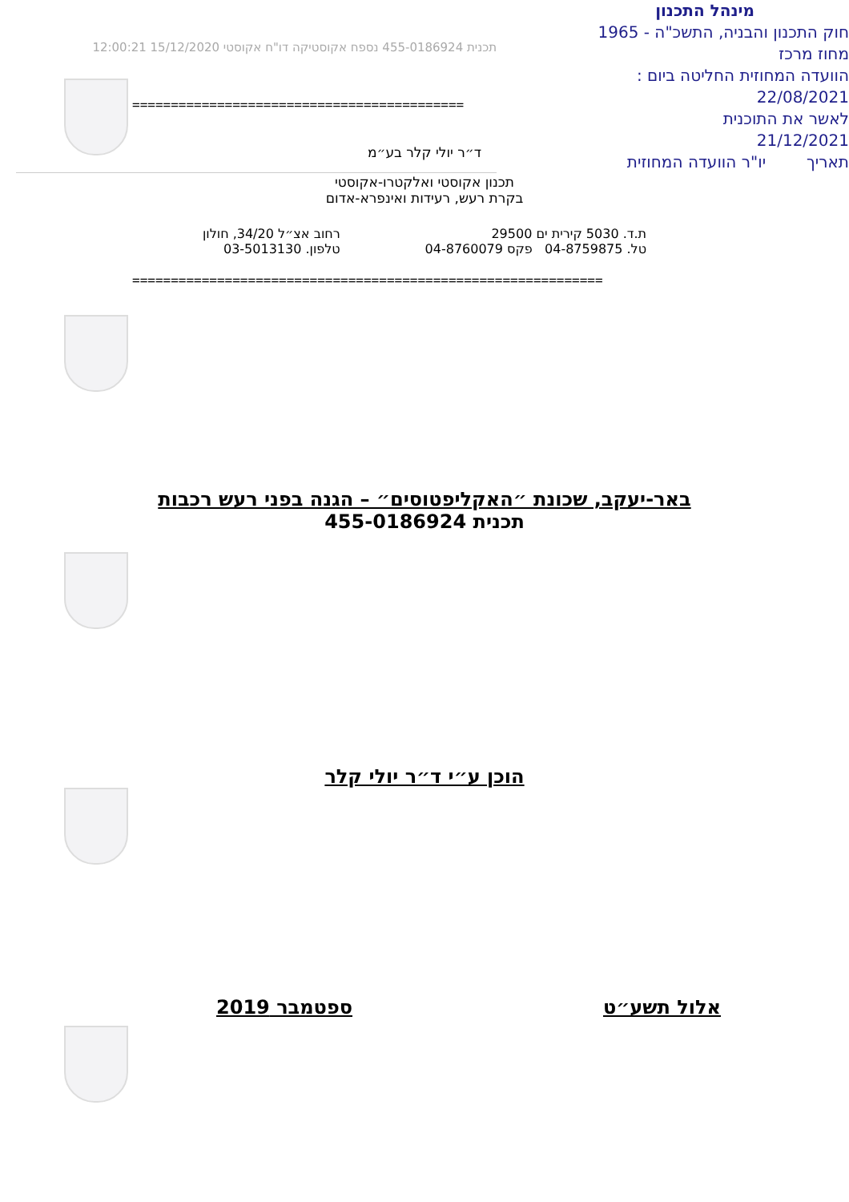תכנית 455-0186924 נספח אקוסטיקה דו"ח אקוסטי 15/12/2020 12:00:21
מינהל התכנון
חוק התכנון והבניה, התשכ"ה - 1965
מחוז מרכז
הוועדה המחוזית החליטה ביום :
22/08/2021
לאשר את התוכנית
21/12/2021
תאריך יו"ר הוועדה המחוזית
===========================================
ד״ר יולי קלר בע״מ
תכנון אקוסטי ואלקטרו-אקוסטי
בקרת רעש, רעידות ואינפרא-אדום
ת.ד. 5030 קירית ים 29500
טל. 04-8759875 פקס 04-8760079
רחוב אצ״ל 34/20, חולון
טלפון. 03-5013130
=============================================================
באר-יעקב, שכונת ״האקליפטוסים״ – הגנה בפני רעש רכבות
תכנית 455-0186924
הוכן ע״י ד״ר יולי קלר
אלול תשע״ט ספטמבר 2019